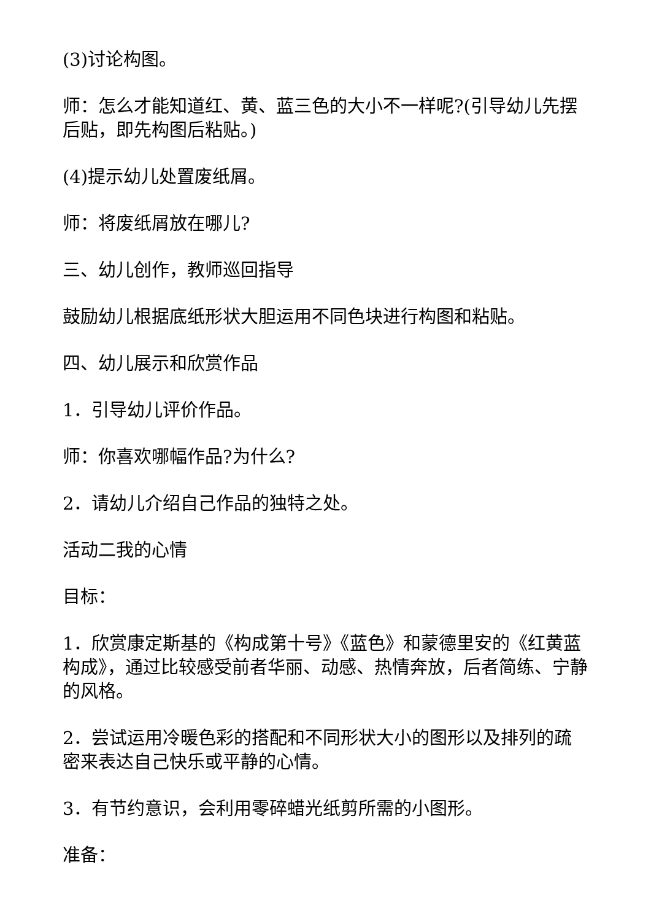(3)讨论构图。
师：怎么才能知道红、黄、蓝三色的大小不一样呢?(引导幼儿先摆后贴，即先构图后粘贴。)
(4)提示幼儿处置废纸屑。
师：将废纸屑放在哪儿?
三、幼儿创作，教师巡回指导
鼓励幼儿根据底纸形状大胆运用不同色块进行构图和粘贴。
四、幼儿展示和欣赏作品
1．引导幼儿评价作品。
师：你喜欢哪幅作品?为什么?
2．请幼儿介绍自己作品的独特之处。
活动二我的心情
目标：
1．欣赏康定斯基的《构成第十号》《蓝色》和蒙德里安的《红黄蓝构成》，通过比较感受前者华丽、动感、热情奔放，后者简练、宁静的风格。
2．尝试运用冷暖色彩的搭配和不同形状大小的图形以及排列的疏密来表达自己快乐或平静的心情。
3．有节约意识，会利用零碎蜡光纸剪所需的小图形。
准备：